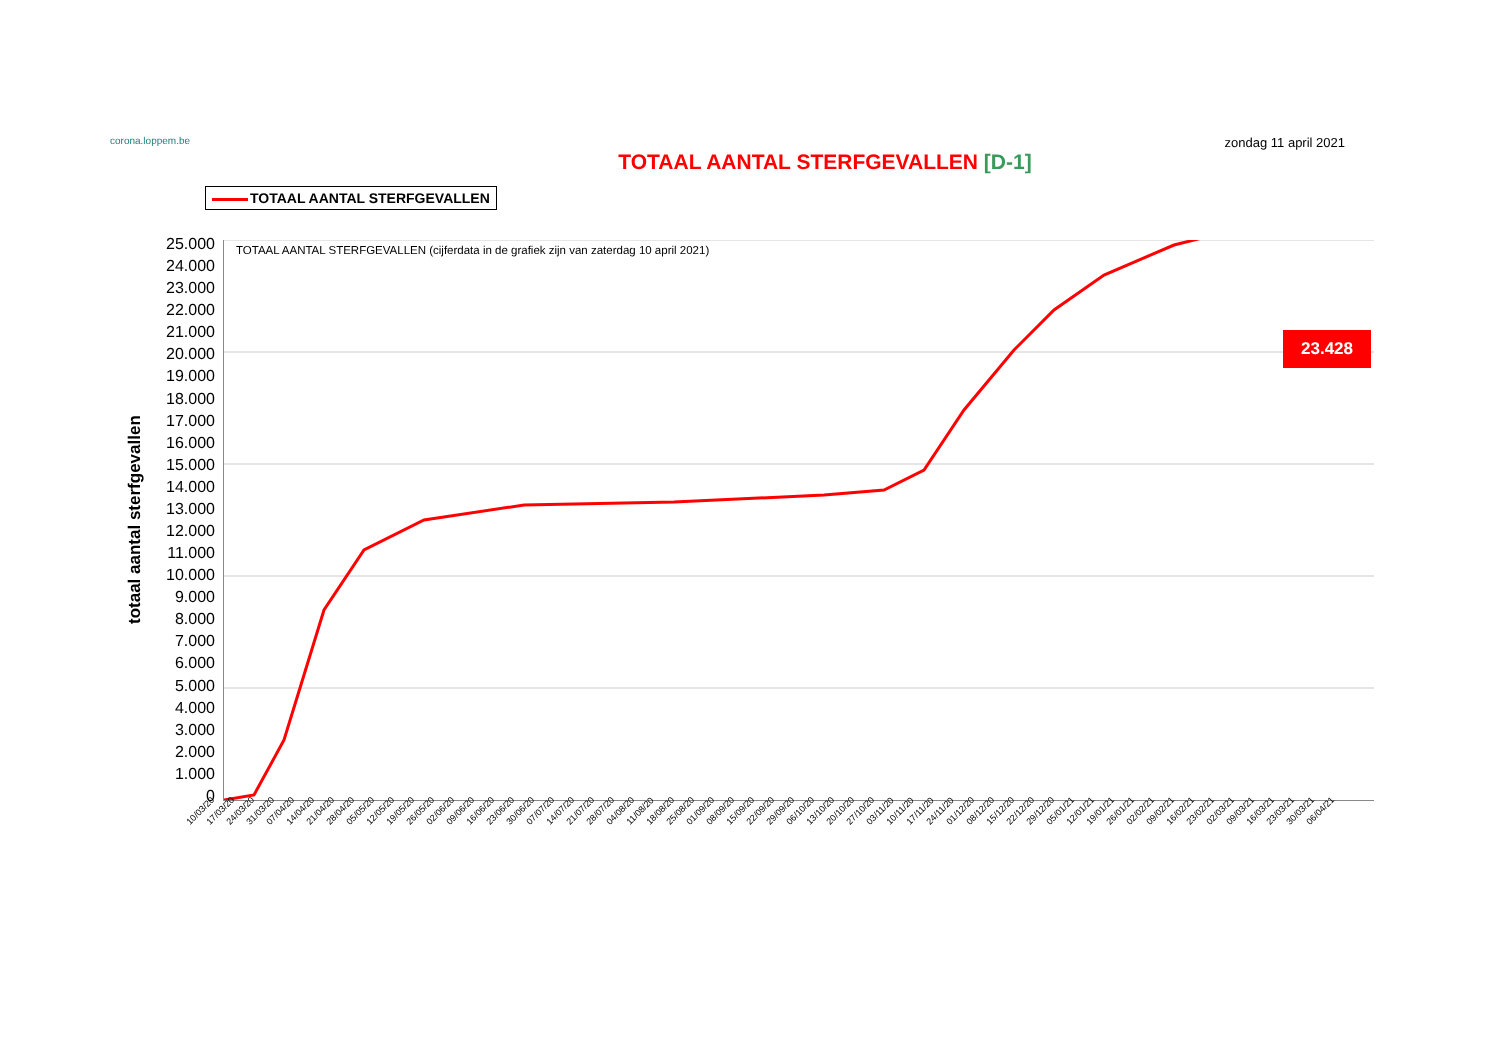corona.loppem.be
zondag 11 april 2021
TOTAAL AANTAL STERFGEVALLEN [D-1]
TOTAAL AANTAL STERFGEVALLEN
totaal aantal sterfgevallen
25.000
24.000
23.000
22.000
21.000
20.000
19.000
18.000
17.000
16.000
15.000
14.000
13.000
12.000
11.000
10.000
9.000
8.000
7.000
6.000
5.000
4.000
3.000
2.000
1.000
0
TOTAAL AANTAL STERFGEVALLEN (cijferdata in de grafiek zijn van zaterdag 10 april 2021)
23.428
10/03/20 17/03/20 24/03/20 31/03/20 07/04/20 14/04/20 21/04/20 28/04/20 05/05/20 12/05/20 19/05/20 26/05/20 02/06/20 09/06/20 16/06/20 23/06/20 30/06/20 07/07/20 14/07/20 21/07/20 28/07/20 04/08/20 11/08/20 18/08/20 25/08/20 01/09/20 08/09/20 15/09/20 22/09/20 29/09/20 06/10/20 13/10/20 20/10/20 27/10/20 03/11/20 10/11/20 17/11/20 24/11/20 01/12/20 08/12/20 15/12/20 22/12/20 29/12/20 05/01/21 12/01/21 19/01/21 26/01/21 02/02/21 09/02/21 16/02/21 23/02/21 02/03/21 09/03/21 16/03/21 23/03/21 30/03/21 06/04/21